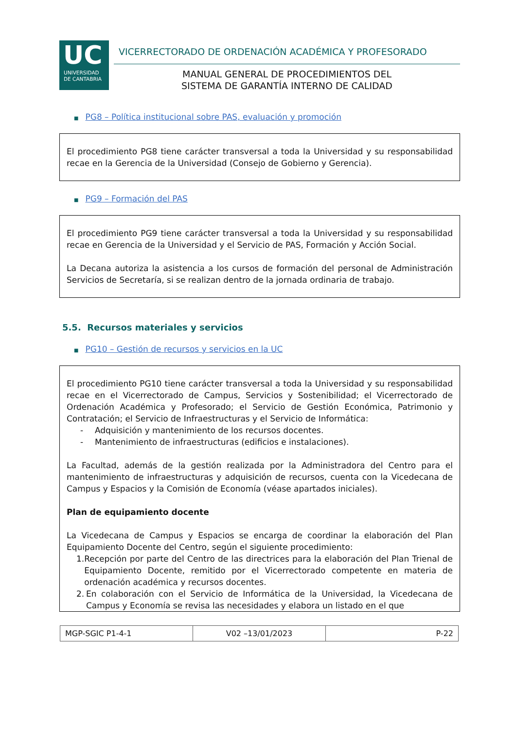UC
UNIVERSIDAD
DE CANTABRIA
VICERRECTORADO DE ORDENACIÓN ACADÉMICA Y PROFESORADO
MANUAL GENERAL DE PROCEDIMIENTOS DEL
SISTEMA DE GARANTÍA INTERNO DE CALIDAD
■ PG8 – Política institucional sobre PAS, evaluación y promoción
El procedimiento PG8 tiene carácter transversal a toda la Universidad y su responsabilidad recae en la Gerencia de la Universidad (Consejo de Gobierno y Gerencia).
■ PG9 – Formación del PAS
El procedimiento PG9 tiene carácter transversal a toda la Universidad y su responsabilidad recae en Gerencia de la Universidad y el Servicio de PAS, Formación y Acción Social.
La Decana autoriza la asistencia a los cursos de formación del personal de Administración Servicios de Secretaría, si se realizan dentro de la jornada ordinaria de trabajo.
5.5. Recursos materiales y servicios
■ PG10 – Gestión de recursos y servicios en la UC
El procedimiento PG10 tiene carácter transversal a toda la Universidad y su responsabilidad recae en el Vicerrectorado de Campus, Servicios y Sostenibilidad; el Vicerrectorado de Ordenación Académica y Profesorado; el Servicio de Gestión Económica, Patrimonio y Contratación; el Servicio de Infraestructuras y el Servicio de Informática:
- Adquisición y mantenimiento de los recursos docentes.
- Mantenimiento de infraestructuras (edificios e instalaciones).
La Facultad, además de la gestión realizada por la Administradora del Centro para el mantenimiento de infraestructuras y adquisición de recursos, cuenta con la Vicedecana de Campus y Espacios y la Comisión de Economía (véase apartados iniciales).
Plan de equipamiento docente
La Vicedecana de Campus y Espacios se encarga de coordinar la elaboración del Plan Equipamiento Docente del Centro, según el siguiente procedimiento:
1. Recepción por parte del Centro de las directrices para la elaboración del Plan Trienal de Equipamiento Docente, remitido por el Vicerrectorado competente en materia de ordenación académica y recursos docentes.
2. En colaboración con el Servicio de Informática de la Universidad, la Vicedecana de Campus y Economía se revisa las necesidades y elabora un listado en el que
| MGP-SGIC P1-4-1 | V02 –13/01/2023 | P-22 |